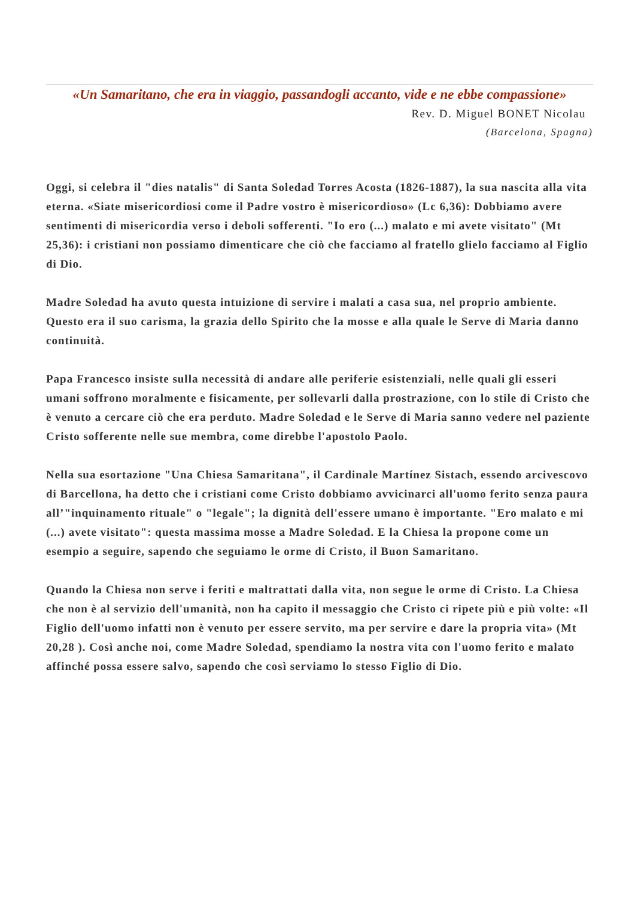«Un Samaritano, che era in viaggio, passandogli accanto, vide e ne ebbe compassione»
Rev. D. Miguel BONET Nicolau
(Barcelona, Spagna)
Oggi, si celebra il "dies natalis" di Santa Soledad Torres Acosta (1826-1887), la sua nascita alla vita eterna. «Siate misericordiosi come il Padre vostro è misericordioso» (Lc 6,36): Dobbiamo avere sentimenti di misericordia verso i deboli sofferenti. "Io ero (...) malato e mi avete visitato" (Mt 25,36): i cristiani non possiamo dimenticare che ciò che facciamo al fratello glielo facciamo al Figlio di Dio.
Madre Soledad ha avuto questa intuizione di servire i malati a casa sua, nel proprio ambiente. Questo era il suo carisma, la grazia dello Spirito che la mosse e alla quale le Serve di Maria danno continuità.
Papa Francesco insiste sulla necessità di andare alle periferie esistenziali, nelle quali gli esseri umani soffrono moralmente e fisicamente, per sollevarli dalla prostrazione, con lo stile di Cristo che è venuto a cercare ciò che era perduto. Madre Soledad e le Serve di Maria sanno vedere nel paziente Cristo sofferente nelle sue membra, come direbbe l'apostolo Paolo.
Nella sua esortazione "Una Chiesa Samaritana", il Cardinale Martínez Sistach, essendo arcivescovo di Barcellona, ha detto che i cristiani come Cristo dobbiamo avvicinarci all'uomo ferito senza paura all’"inquinamento rituale" o "legale"; la dignità dell'essere umano è importante. "Ero malato e mi (...) avete visitato": questa massima mosse a Madre Soledad. E la Chiesa la propone come un esempio a seguire, sapendo che seguiamo le orme di Cristo, il Buon Samaritano.
Quando la Chiesa non serve i feriti e maltrattati dalla vita, non segue le orme di Cristo. La Chiesa che non è al servizio dell'umanità, non ha capito il messaggio che Cristo ci ripete più e più volte: «Il Figlio dell'uomo infatti non è venuto per essere servito, ma per servire e dare la propria vita» (Mt 20,28 ). Così anche noi, come Madre Soledad, spendiamo la nostra vita con l'uomo ferito e malato affinché possa essere salvo, sapendo che così serviamo lo stesso Figlio di Dio.